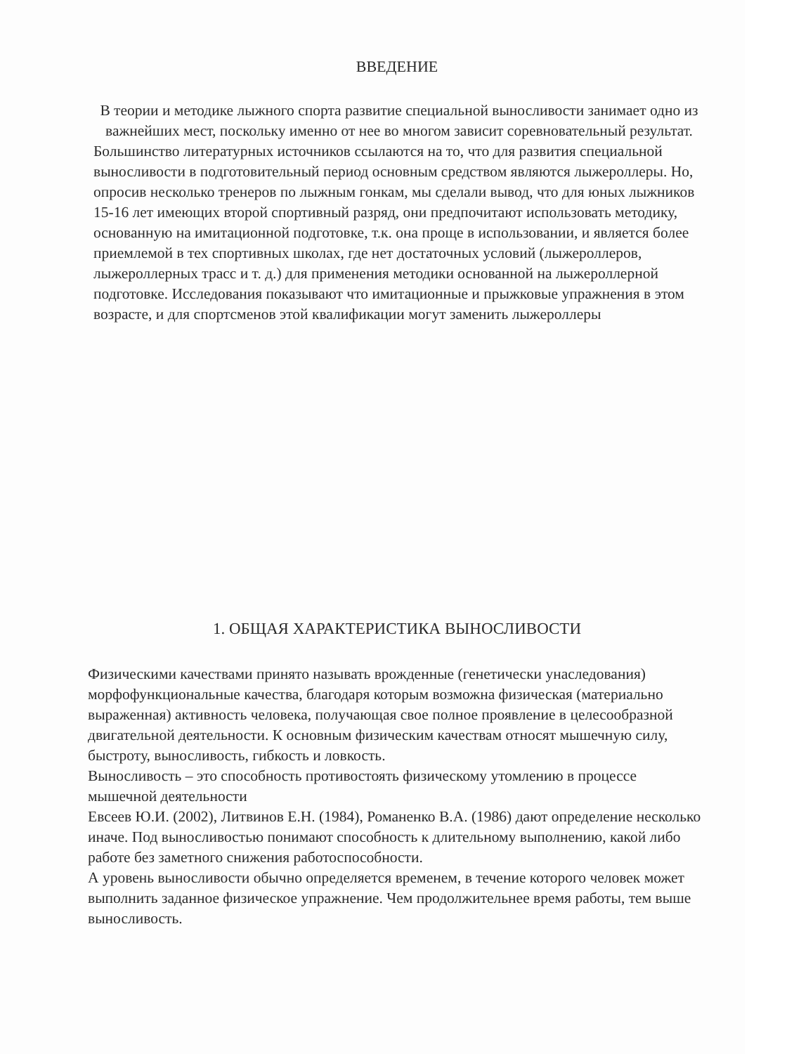ВВЕДЕНИЕ
В теории и методике лыжного спорта развитие специальной выносливости занимает одно из важнейших мест, поскольку именно от нее во многом зависит соревновательный результат.
Большинство литературных источников ссылаются на то, что для развития специальной выносливости в подготовительный период основным средством являются лыжероллеры. Но, опросив несколько тренеров по лыжным гонкам, мы сделали вывод, что для юных лыжников 15-16 лет имеющих второй спортивный разряд, они предпочитают использовать методику, основанную на имитационной подготовке, т.к. она проще в использовании, и является более приемлемой в тех спортивных школах, где нет достаточных условий (лыжероллеров, лыжероллерных трасс и т. д.) для применения методики основанной на лыжероллерной подготовке. Исследования показывают что имитационные и прыжковые упражнения в этом возрасте, и для спортсменов этой квалификации могут заменить лыжероллеры
1. ОБЩАЯ ХАРАКТЕРИСТИКА ВЫНОСЛИВОСТИ
Физическими качествами принято называть врожденные (генетически унаследования) морфофункциональные качества, благодаря которым возможна физическая (материально выраженная) активность человека, получающая свое полное проявление в целесообразной двигательной деятельности. К основным физическим качествам относят мышечную силу, быстроту, выносливость, гибкость и ловкость.
Выносливость – это способность противостоять физическому утомлению в процессе мышечной деятельности
Евсеев Ю.И. (2002), Литвинов Е.Н. (1984), Романенко В.А. (1986) дают определение несколько иначе. Под выносливостью понимают способность к длительному выполнению, какой либо работе без заметного снижения работоспособности.
А уровень выносливости обычно определяется временем, в течение которого человек может выполнить заданное физическое упражнение. Чем продолжительнее время работы, тем выше выносливость.